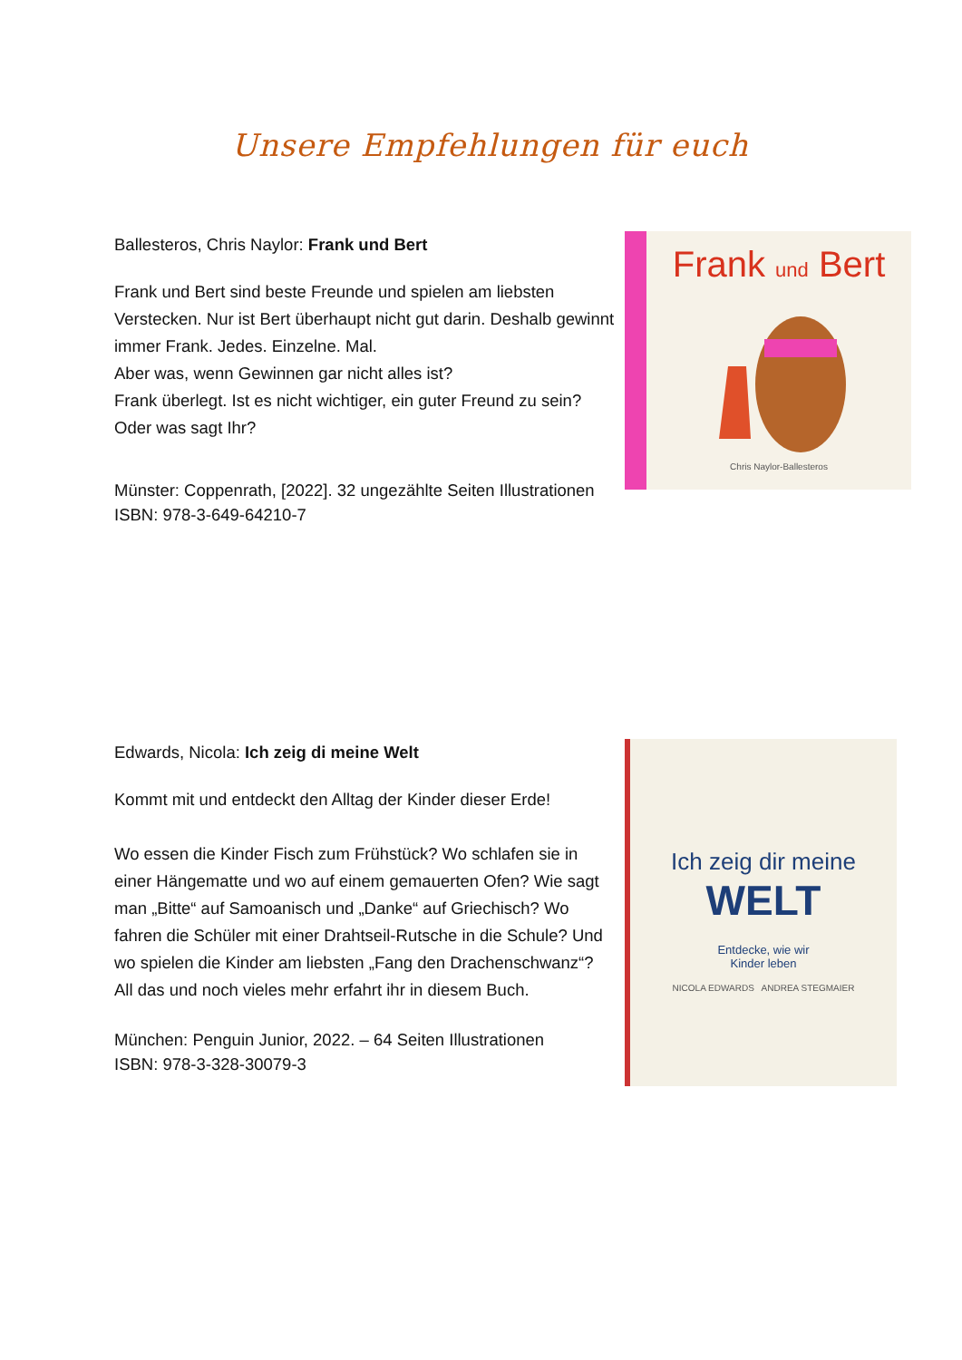Unsere Empfehlungen für euch
Ballesteros, Chris Naylor: Frank und Bert
Frank und Bert sind beste Freunde und spielen am liebsten Verstecken. Nur ist Bert überhaupt nicht gut darin. Deshalb gewinnt immer Frank. Jedes. Einzelne. Mal.
Aber was, wenn Gewinnen gar nicht alles ist?
Frank überlegt. Ist es nicht wichtiger, ein guter Freund zu sein?
Oder was sagt Ihr?
Münster: Coppenrath, [2022]. 32 ungezählte Seiten Illustrationen
ISBN: 978-3-649-64210-7
Frank und Bert
Chris Naylor-Ballesteros
Edwards, Nicola: Ich zeig di meine Welt
Kommt mit und entdeckt den Alltag der Kinder dieser Erde!
Wo essen die Kinder Fisch zum Frühstück? Wo schlafen sie in einer Hängematte und wo auf einem gemauerten Ofen? Wie sagt man „Bitte“ auf Samoanisch und „Danke“ auf Griechisch? Wo fahren die Schüler mit einer Drahtseil-Rutsche in die Schule? Und wo spielen die Kinder am liebsten „Fang den Drachenschwanz“?
All das und noch vieles mehr erfahrt ihr in diesem Buch.
München: Penguin Junior, 2022. – 64 Seiten Illustrationen
ISBN: 978-3-328-30079-3
Ich zeig dir meine
WELT
Entdecke, wie wir
Kinder leben
NICOLA EDWARDS ANDREA STEGMAIER